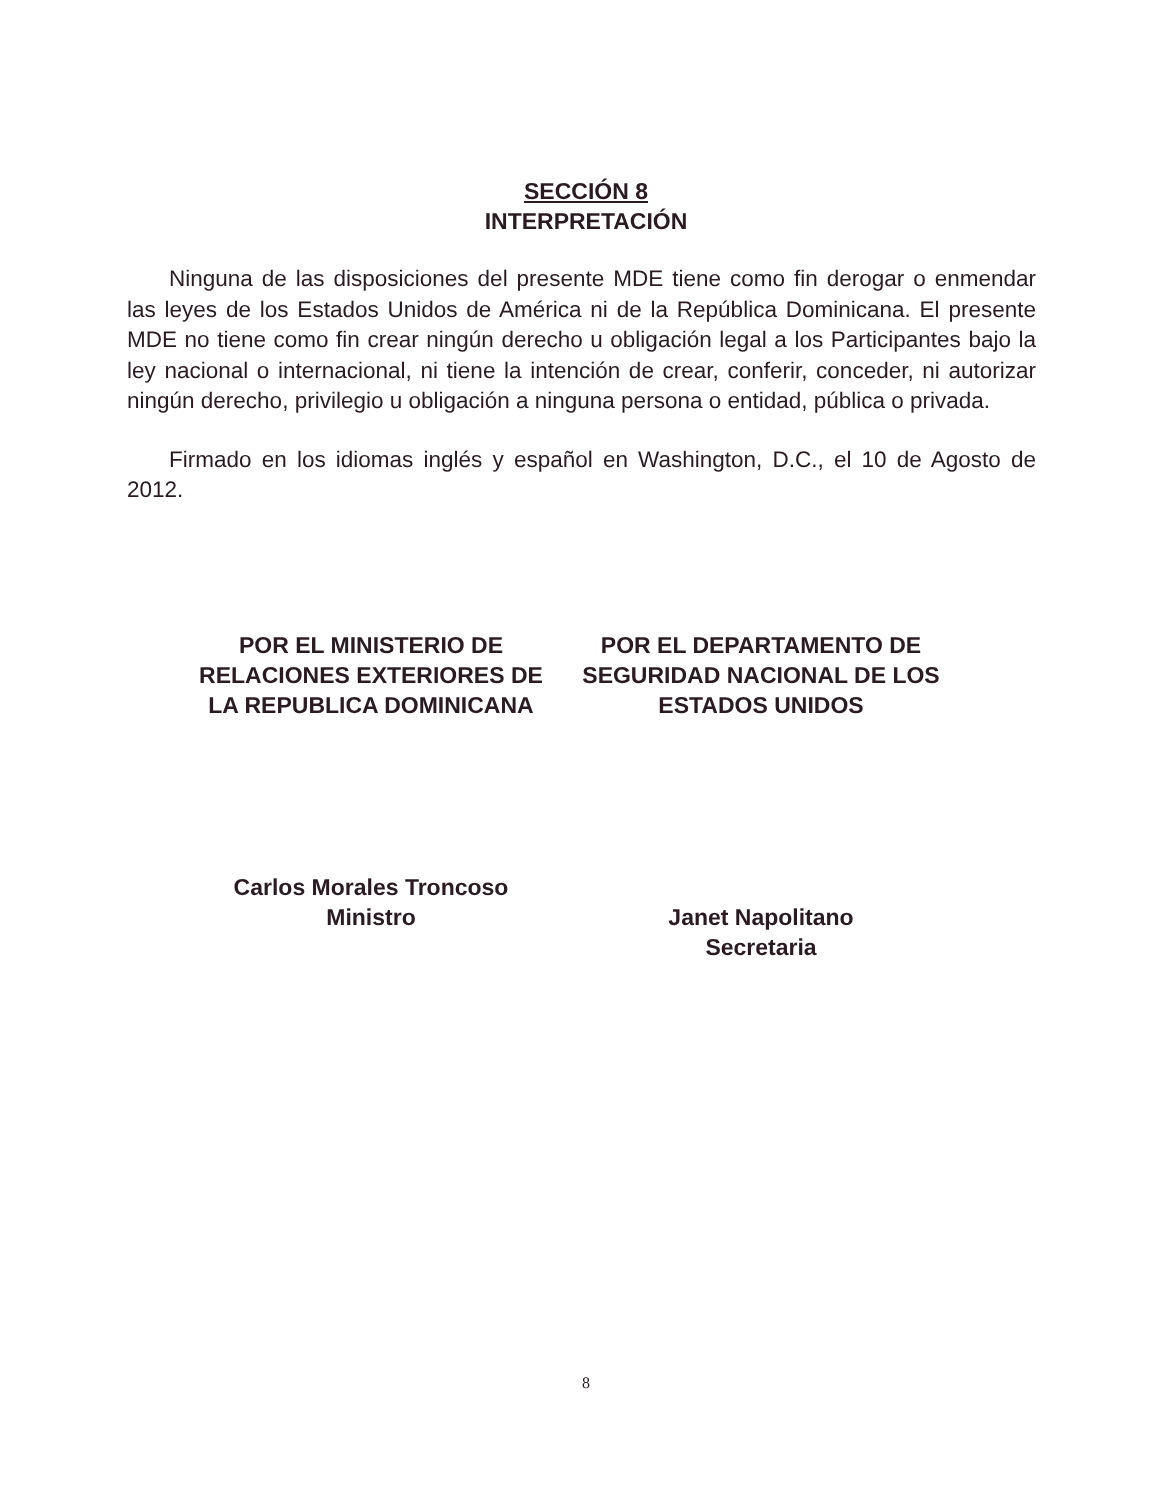SECCIÓN 8
INTERPRETACIÓN
Ninguna de las disposiciones del presente MDE tiene como fin derogar o enmendar las leyes de los Estados Unidos de América ni de la República Dominicana. El presente MDE no tiene como fin crear ningún derecho u obligación legal a los Participantes bajo la ley nacional o internacional, ni tiene la intención de crear, conferir, conceder, ni autorizar ningún derecho, privilegio u obligación a ninguna persona o entidad, pública o privada.
Firmado en los idiomas inglés y español en Washington, D.C., el 10 de Agosto de 2012.
POR EL MINISTERIO DE RELACIONES EXTERIORES DE LA REPUBLICA DOMINICANA
Carlos Morales Troncoso
Ministro
POR EL DEPARTAMENTO DE SEGURIDAD NACIONAL DE LOS ESTADOS UNIDOS
Janet Napolitano
Secretaria
8